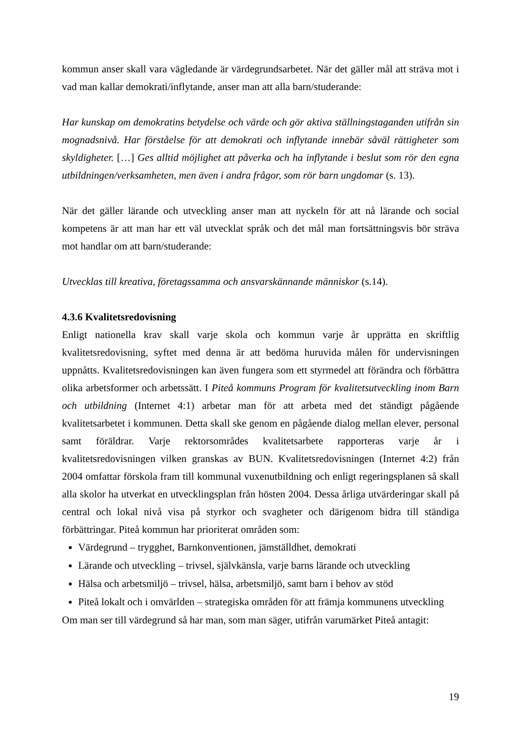kommun anser skall vara vägledande är värdegrundsarbetet. När det gäller mål att sträva mot i vad man kallar demokrati/inflytande, anser man att alla barn/studerande:
Har kunskap om demokratins betydelse och värde och gör aktiva ställningstaganden utifrån sin mognadsnivå. Har förståelse för att demokrati och inflytande innebär såväl rättigheter som skyldigheter. […] Ges alltid möjlighet att påverka och ha inflytande i beslut som rör den egna utbildningen/verksamheten, men även i andra frågor, som rör barn ungdomar (s. 13).
När det gäller lärande och utveckling anser man att nyckeln för att nå lärande och social kompetens är att man har ett väl utvecklat språk och det mål man fortsättningsvis bör sträva mot handlar om att barn/studerande:
Utvecklas till kreativa, företagssamma och ansvarskännande människor (s.14).
4.3.6 Kvalitetsredovisning
Enligt nationella krav skall varje skola och kommun varje år upprätta en skriftlig kvalitetsredovisning, syftet med denna är att bedöma huruvida målen för undervisningen uppnåtts. Kvalitetsredovisningen kan även fungera som ett styrmedel att förändra och förbättra olika arbetsformer och arbetssätt. I Piteå kommuns Program för kvalitetsutveckling inom Barn och utbildning (Internet 4:1) arbetar man för att arbeta med det ständigt pågående kvalitetsarbetet i kommunen. Detta skall ske genom en pågående dialog mellan elever, personal samt föräldrar. Varje rektorsområdes kvalitetsarbete rapporteras varje år i kvalitetsredovisningen vilken granskas av BUN. Kvalitetsredovisningen (Internet 4:2) från 2004 omfattar förskola fram till kommunal vuxenutbildning och enligt regeringsplanen så skall alla skolor ha utverkat en utvecklingsplan från hösten 2004. Dessa årliga utvärderingar skall på central och lokal nivå visa på styrkor och svagheter och därigenom bidra till ständiga förbättringar. Piteå kommun har prioriterat områden som:
Värdegrund – trygghet, Barnkonventionen, jämställdhet, demokrati
Lärande och utveckling – trivsel, självkänsla, varje barns lärande och utveckling
Hälsa och arbetsmiljö – trivsel, hälsa, arbetsmiljö, samt barn i behov av stöd
Piteå lokalt och i omvärlden – strategiska områden för att främja kommunens utveckling
Om man ser till värdegrund så har man, som man säger, utifrån varumärket Piteå antagit:
19